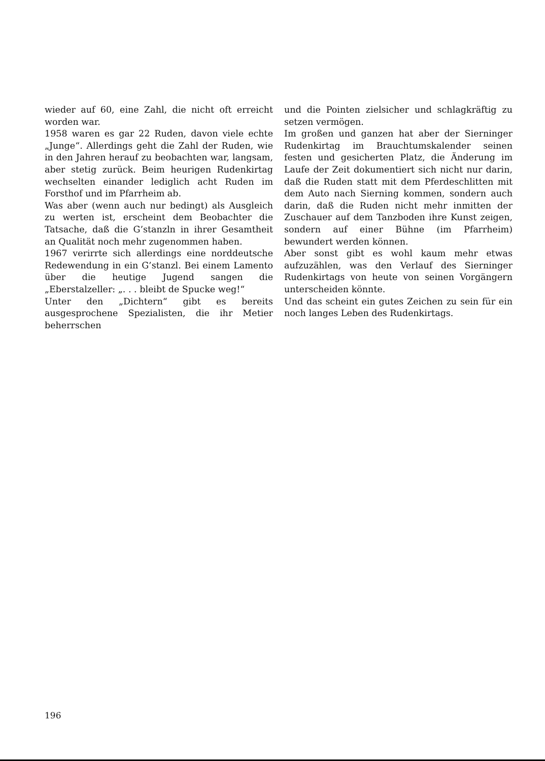wieder auf 60, eine Zahl, die nicht oft erreicht worden war.
1958 waren es gar 22 Ruden, davon viele echte „Junge“. Allerdings geht die Zahl der Ruden, wie in den Jahren herauf zu beobachten war, langsam, aber stetig zurück. Beim heurigen Rudenkirtag wechselten einander lediglich acht Ruden im Forsthof und im Pfarrheim ab.
Was aber (wenn auch nur bedingt) als Ausgleich zu werten ist, erscheint dem Beobachter die Tatsache, daß die G’stanzln in ihrer Gesamtheit an Qualität noch mehr zugenommen haben.
1967 verirrte sich allerdings eine norddeutsche Redewendung in ein G’stanzl. Bei einem Lamento über die heutige Jugend sangen die „Eberstalzeller: „. . . bleibt de Spucke weg!“
Unter den „Dichtern“ gibt es bereits ausgesprochene Spezialisten, die ihr Metier beherrschen
und die Pointen zielsicher und schlagkräftig zu setzen vermögen.
Im großen und ganzen hat aber der Sierninger Rudenkirtag im Brauchtumskalender seinen festen und gesicherten Platz, die Änderung im Laufe der Zeit dokumentiert sich nicht nur darin, daß die Ruden statt mit dem Pferdeschlitten mit dem Auto nach Sierning kommen, sondern auch darin, daß die Ruden nicht mehr inmitten der Zuschauer auf dem Tanzboden ihre Kunst zeigen, sondern auf einer Bühne (im Pfarrheim) bewundert werden können.
Aber sonst gibt es wohl kaum mehr etwas aufzuzählen, was den Verlauf des Sierninger Rudenkirtags von heute von seinen Vorgängern unterscheiden könnte.
Und das scheint ein gutes Zeichen zu sein für ein noch langes Leben des Rudenkirtags.
196